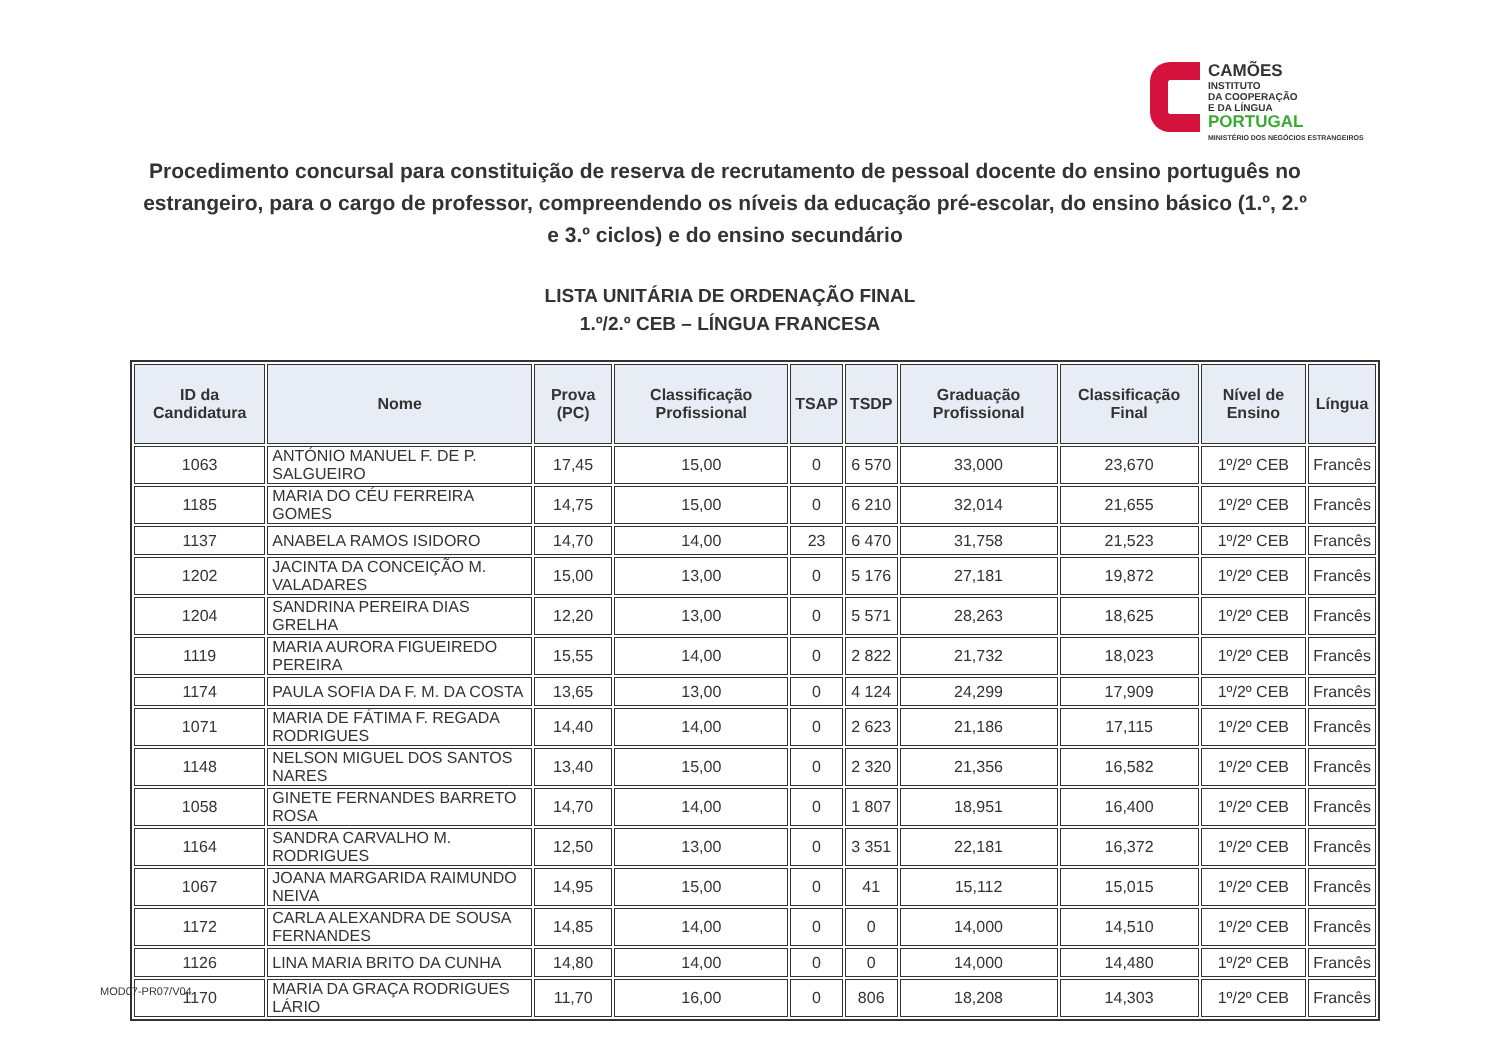CAMÕES
INSTITUTO
DA COOPERAÇÃO
E DA LÍNGUA
PORTUGAL
MINISTÉRIO DOS NEGÓCIOS ESTRANGEIROS
Procedimento concursal para constituição de reserva de recrutamento de pessoal docente do ensino português no estrangeiro, para o cargo de professor, compreendendo os níveis da educação pré-escolar, do ensino básico (1.º, 2.º e 3.º ciclos) e do ensino secundário
LISTA UNITÁRIA DE ORDENAÇÃO FINAL
1.º/2.º CEB – LÍNGUA FRANCESA
| ID da Candidatura | Nome | Prova (PC) | Classificação Profissional | TSAP | TSDP | Graduação Profissional | Classificação Final | Nível de Ensino | Língua |
| --- | --- | --- | --- | --- | --- | --- | --- | --- | --- |
| 1063 | ANTÓNIO MANUEL F. DE P. SALGUEIRO | 17,45 | 15,00 | 0 | 6 570 | 33,000 | 23,670 | 1º/2º CEB | Francês |
| 1185 | MARIA DO CÉU FERREIRA GOMES | 14,75 | 15,00 | 0 | 6 210 | 32,014 | 21,655 | 1º/2º CEB | Francês |
| 1137 | ANABELA RAMOS ISIDORO | 14,70 | 14,00 | 23 | 6 470 | 31,758 | 21,523 | 1º/2º CEB | Francês |
| 1202 | JACINTA DA CONCEIÇÃO M. VALADARES | 15,00 | 13,00 | 0 | 5 176 | 27,181 | 19,872 | 1º/2º CEB | Francês |
| 1204 | SANDRINA PEREIRA DIAS GRELHA | 12,20 | 13,00 | 0 | 5 571 | 28,263 | 18,625 | 1º/2º CEB | Francês |
| 1119 | MARIA AURORA FIGUEIREDO PEREIRA | 15,55 | 14,00 | 0 | 2 822 | 21,732 | 18,023 | 1º/2º CEB | Francês |
| 1174 | PAULA SOFIA DA F. M. DA COSTA | 13,65 | 13,00 | 0 | 4 124 | 24,299 | 17,909 | 1º/2º CEB | Francês |
| 1071 | MARIA DE FÁTIMA F. REGADA RODRIGUES | 14,40 | 14,00 | 0 | 2 623 | 21,186 | 17,115 | 1º/2º CEB | Francês |
| 1148 | NELSON MIGUEL DOS SANTOS NARES | 13,40 | 15,00 | 0 | 2 320 | 21,356 | 16,582 | 1º/2º CEB | Francês |
| 1058 | GINETE FERNANDES BARRETO ROSA | 14,70 | 14,00 | 0 | 1 807 | 18,951 | 16,400 | 1º/2º CEB | Francês |
| 1164 | SANDRA CARVALHO M. RODRIGUES | 12,50 | 13,00 | 0 | 3 351 | 22,181 | 16,372 | 1º/2º CEB | Francês |
| 1067 | JOANA MARGARIDA RAIMUNDO NEIVA | 14,95 | 15,00 | 0 | 41 | 15,112 | 15,015 | 1º/2º CEB | Francês |
| 1172 | CARLA ALEXANDRA DE SOUSA FERNANDES | 14,85 | 14,00 | 0 | 0 | 14,000 | 14,510 | 1º/2º CEB | Francês |
| 1126 | LINA MARIA BRITO DA CUNHA | 14,80 | 14,00 | 0 | 0 | 14,000 | 14,480 | 1º/2º CEB | Francês |
| 1170 | MARIA DA GRAÇA RODRIGUES LÁRIO | 11,70 | 16,00 | 0 | 806 | 18,208 | 14,303 | 1º/2º CEB | Francês |
MOD07-PR07/V04